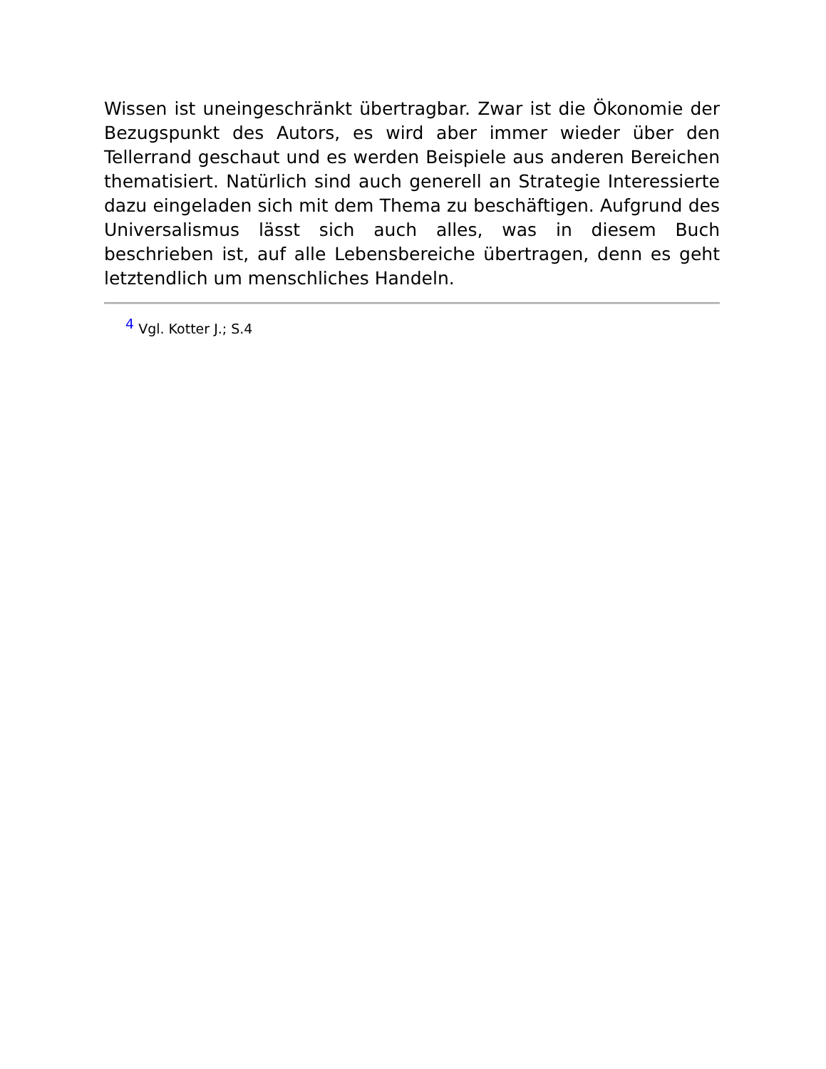Wissen ist uneingeschränkt übertragbar. Zwar ist die Ökonomie der Bezugspunkt des Autors, es wird aber immer wieder über den Tellerrand geschaut und es werden Beispiele aus anderen Bereichen thematisiert. Natürlich sind auch generell an Strategie Interessierte dazu eingeladen sich mit dem Thema zu beschäftigen. Aufgrund des Universalismus lässt sich auch alles, was in diesem Buch beschrieben ist, auf alle Lebensbereiche übertragen, denn es geht letztendlich um menschliches Handeln.
<sup>4</sup> Vgl. Kotter J.; S.4